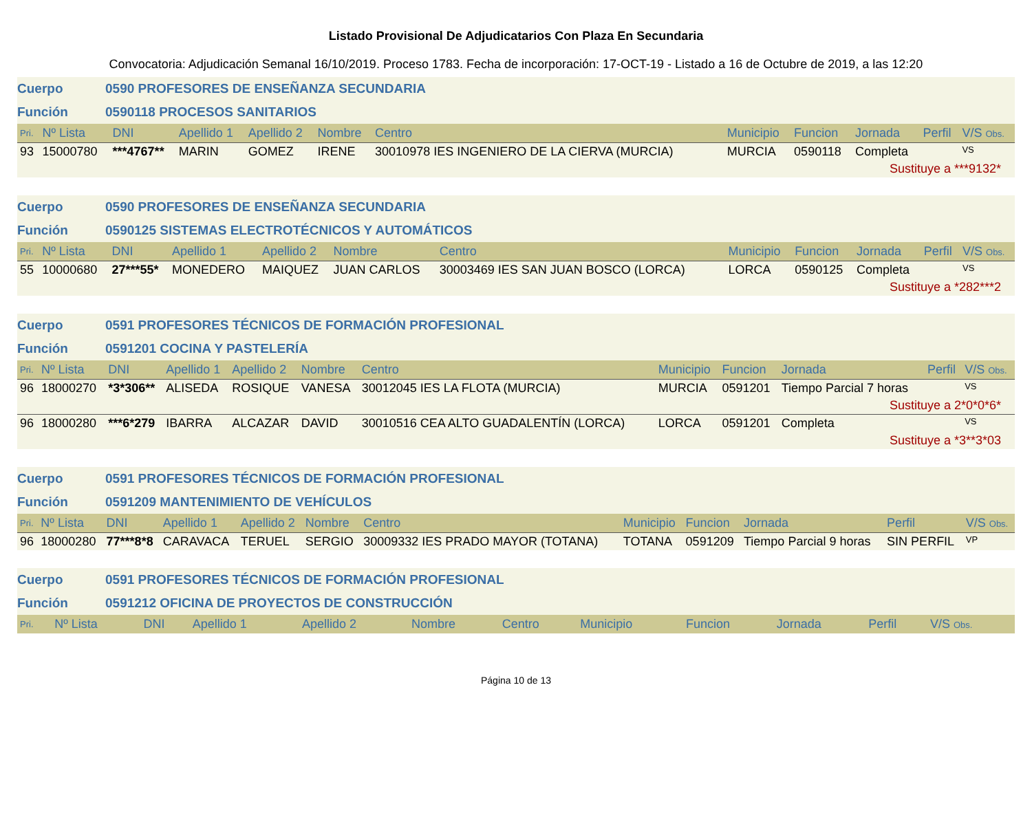Listado Provisional De Adjudicatarios Con Plaza En Secundaria
Convocatoria: Adjudicación Semanal 16/10/2019. Proceso 1783. Fecha de incorporación: 17-OCT-19 - Listado a 16 de Octubre de 2019, a las 12:20
Cuerpo 0590 PROFESORES DE ENSEÑANZA SECUNDARIA
Función 0590118 PROCESOS SANITARIOS
| Pri. | Nº Lista | DNI | Apellido 1 | Apellido 2 | Nombre | Centro | Municipio | Funcion | Jornada | Perfil | V/S Obs. |
| --- | --- | --- | --- | --- | --- | --- | --- | --- | --- | --- | --- |
| 93 | 15000780 | ***4767** | MARIN | GOMEZ | IRENE | 30010978 IES INGENIERO DE LA CIERVA (MURCIA) | MURCIA | 0590118 | Completa | | VS |
| Sustituye a ***9132* | | | | | | | | | | | |
Cuerpo 0590 PROFESORES DE ENSEÑANZA SECUNDARIA
Función 0590125 SISTEMAS ELECTROTÉCNICOS Y AUTOMÁTICOS
| Pri. | Nº Lista | DNI | Apellido 1 | Apellido 2 | Nombre | Centro | Municipio | Funcion | Jornada | Perfil | V/S Obs. |
| --- | --- | --- | --- | --- | --- | --- | --- | --- | --- | --- | --- |
| 55 | 10000680 | 27***55* | MONEDERO | MAIQUEZ | JUAN CARLOS | 30003469 IES SAN JUAN BOSCO (LORCA) | LORCA | 0590125 | Completa | | VS |
| Sustituye a *282***2 | | | | | | | | | | | |
Cuerpo 0591 PROFESORES TÉCNICOS DE FORMACIÓN PROFESIONAL
Función 0591201 COCINA Y PASTELERÍA
| Pri. | Nº Lista | DNI | Apellido 1 | Apellido 2 | Nombre | Centro | Municipio | Funcion | Jornada | Perfil | V/S Obs. |
| --- | --- | --- | --- | --- | --- | --- | --- | --- | --- | --- | --- |
| 96 | 18000270 | *3*306** | ALISEDA | ROSIQUE | VANESA | 30012045 IES LA FLOTA (MURCIA) | MURCIA | 0591201 | Tiempo Parcial 7 horas | | VS |
| Sustituye a 2*0*0*6* | | | | | | | | | | | |
| 96 | 18000280 | ***6*279 | IBARRA | ALCAZAR | DAVID | 30010516 CEA ALTO GUADALENTÍN (LORCA) | LORCA | 0591201 | Completa | | VS |
| Sustituye a *3**3*03 | | | | | | | | | | | |
Cuerpo 0591 PROFESORES TÉCNICOS DE FORMACIÓN PROFESIONAL
Función 0591209 MANTENIMIENTO DE VEHÍCULOS
| Pri. | Nº Lista | DNI | Apellido 1 | Apellido 2 | Nombre | Centro | Municipio | Funcion | Jornada | Perfil | V/S Obs. |
| --- | --- | --- | --- | --- | --- | --- | --- | --- | --- | --- | --- |
| 96 | 18000280 | 77***8*8 | CARAVACA | TERUEL | SERGIO | 30009332 IES PRADO MAYOR (TOTANA) | TOTANA | 0591209 | Tiempo Parcial 9 horas | SIN PERFIL | VP |
Cuerpo 0591 PROFESORES TÉCNICOS DE FORMACIÓN PROFESIONAL
Función 0591212 OFICINA DE PROYECTOS DE CONSTRUCCIÓN
| Pri. | Nº Lista | DNI | Apellido 1 | Apellido 2 | Nombre | Centro | Municipio | Funcion | Jornada | Perfil | V/S Obs. |
| --- | --- | --- | --- | --- | --- | --- | --- | --- | --- | --- | --- |
Página 10 de 13